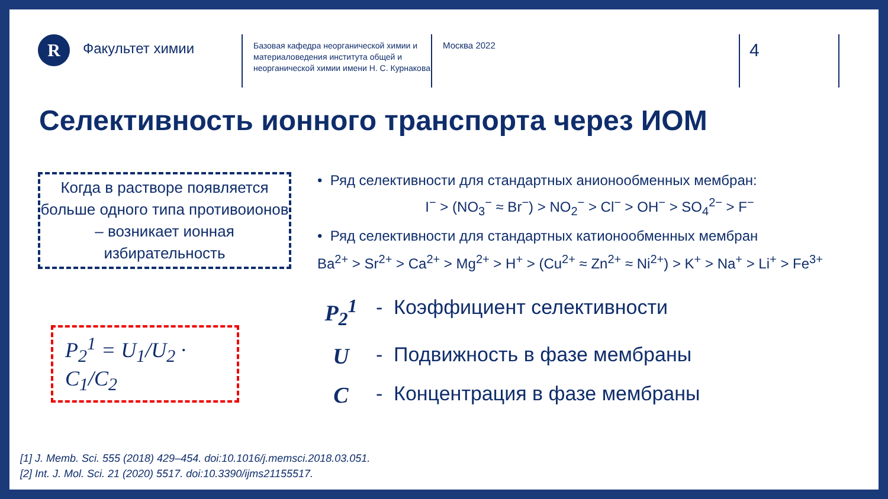R
Факультет химии
Базовая кафедра неорганической химии и материаловедения института общей и неорганической химии имени Н. С. Курнакова
Москва 2022
4
Селективность ионного транспорта через ИОМ
Когда в растворе появляется больше одного типа противоионов – возникает ионная избирательность
P<sub>2</sub><sup>1</sup> = U<sub>1</sub>/U<sub>2</sub> · C<sub>1</sub>/C<sub>2</sub>
• Ряд селективности для стандартных анионообменных мембран:
I<sup>−</sup> > (NO<sub>3</sub><sup>−</sup> ≈ Br<sup>−</sup>) > NO<sub>2</sub><sup>−</sup> > Cl<sup>−</sup> > OH<sup>−</sup> > SO<sub>4</sub><sup>2−</sup> > F<sup>−</sup>
• Ряд селективности для стандартных катионообменных мембран
Ba<sup>2+</sup> > Sr<sup>2+</sup> > Ca<sup>2+</sup> > Mg<sup>2+</sup> > H<sup>+</sup> > (Cu<sup>2+</sup> ≈ Zn<sup>2+</sup> ≈ Ni<sup>2+</sup>) > K<sup>+</sup> > Na<sup>+</sup> > Li<sup>+</sup> > Fe<sup>3+</sup>
P<sub>2</sub><sup>1</sup> - Коэффициент селективности
U - Подвижность в фазе мембраны
C - Концентрация в фазе мембраны
[1] J. Memb. Sci. 555 (2018) 429–454. doi:10.1016/j.memsci.2018.03.051.
[2] Int. J. Mol. Sci. 21 (2020) 5517. doi:10.3390/ijms21155517.